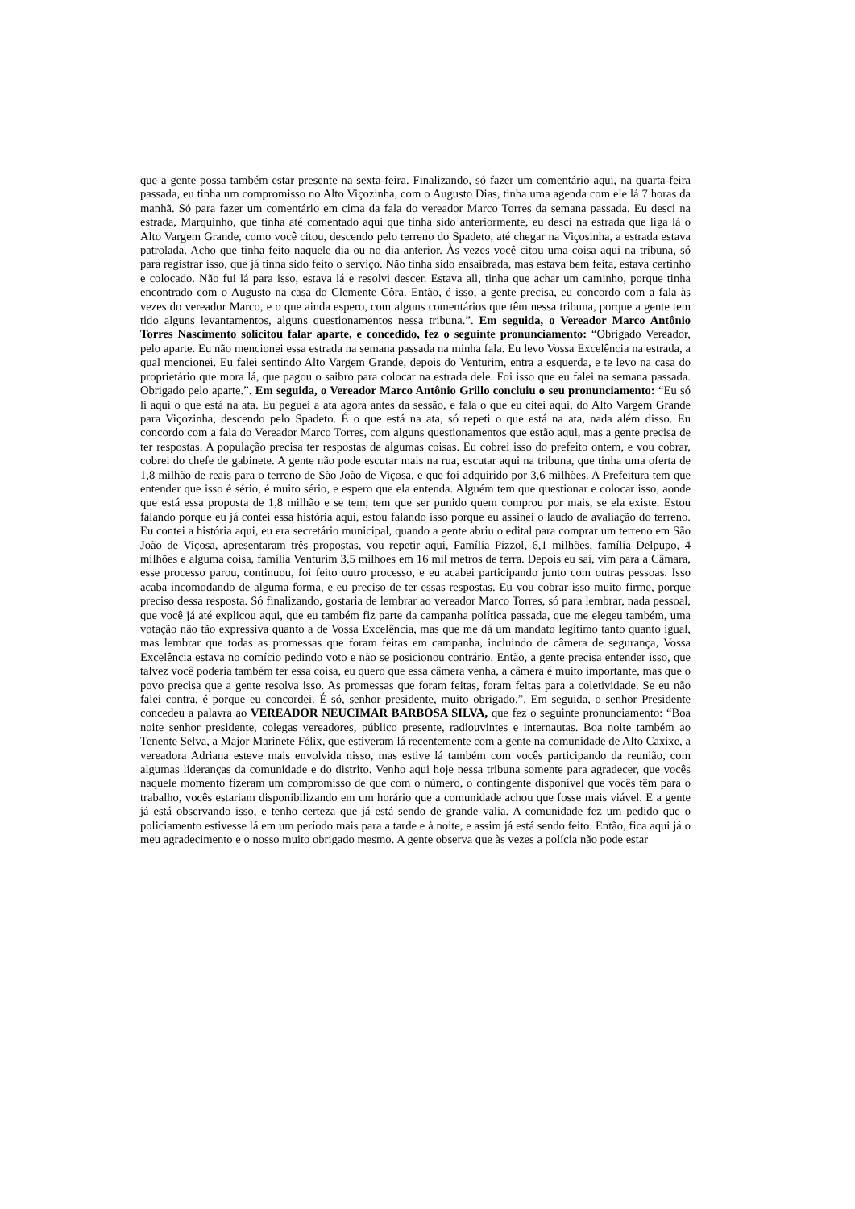que a gente possa também estar presente na sexta-feira. Finalizando, só fazer um comentário aqui, na quarta-feira passada, eu tinha um compromisso no Alto Viçozinha, com o Augusto Dias, tinha uma agenda com ele lá 7 horas da manhã. Só para fazer um comentário em cima da fala do vereador Marco Torres da semana passada. Eu desci na estrada, Marquinho, que tinha até comentado aqui que tinha sido anteriormente, eu desci na estrada que liga lá o Alto Vargem Grande, como você citou, descendo pelo terreno do Spadeto, até chegar na Viçosinha, a estrada estava patrolada. Acho que tinha feito naquele dia ou no dia anterior. Às vezes você citou uma coisa aqui na tribuna, só para registrar isso, que já tinha sido feito o serviço. Não tinha sido ensaibrada, mas estava bem feita, estava certinho e colocado. Não fui lá para isso, estava lá e resolvi descer. Estava ali, tinha que achar um caminho, porque tinha encontrado com o Augusto na casa do Clemente Côra. Então, é isso, a gente precisa, eu concordo com a fala às vezes do vereador Marco, e o que ainda espero, com alguns comentários que têm nessa tribuna, porque a gente tem tido alguns levantamentos, alguns questionamentos nessa tribuna.”. Em seguida, o Vereador Marco Antônio Torres Nascimento solicitou falar aparte, e concedido, fez o seguinte pronunciamento: “Obrigado Vereador, pelo aparte. Eu não mencionei essa estrada na semana passada na minha fala. Eu levo Vossa Excelência na estrada, a qual mencionei. Eu falei sentindo Alto Vargem Grande, depois do Venturim, entra a esquerda, e te levo na casa do proprietário que mora lá, que pagou o saibro para colocar na estrada dele. Foi isso que eu falei na semana passada. Obrigado pelo aparte.”. Em seguida, o Vereador Marco Antônio Grillo concluiu o seu pronunciamento: “Eu só li aqui o que está na ata. Eu peguei a ata agora antes da sessão, e fala o que eu citei aqui, do Alto Vargem Grande para Viçozinha, descendo pelo Spadeto. É o que está na ata, só repeti o que está na ata, nada além disso. Eu concordo com a fala do Vereador Marco Torres, com alguns questionamentos que estão aqui, mas a gente precisa de ter respostas. A população precisa ter respostas de algumas coisas. Eu cobrei isso do prefeito ontem, e vou cobrar, cobrei do chefe de gabinete. A gente não pode escutar mais na rua, escutar aqui na tribuna, que tinha uma oferta de 1,8 milhão de reais para o terreno de São João de Viçosa, e que foi adquirido por 3,6 milhões. A Prefeitura tem que entender que isso é sério, é muito sério, e espero que ela entenda. Alguém tem que questionar e colocar isso, aonde que está essa proposta de 1,8 milhão e se tem, tem que ser punido quem comprou por mais, se ela existe. Estou falando porque eu já contei essa história aqui, estou falando isso porque eu assinei o laudo de avaliação do terreno. Eu contei a história aqui, eu era secretário municipal, quando a gente abriu o edital para comprar um terreno em São João de Viçosa, apresentaram três propostas, vou repetir aqui, Família Pizzol, 6,1 milhões, família Delpupo, 4 milhões e alguma coisa, família Venturim 3,5 milhoes em 16 mil metros de terra. Depois eu saí, vim para a Câmara, esse processo parou, continuou, foi feito outro processo, e eu acabei participando junto com outras pessoas. Isso acaba incomodando de alguma forma, e eu preciso de ter essas respostas. Eu vou cobrar isso muito firme, porque preciso dessa resposta. Só finalizando, gostaria de lembrar ao vereador Marco Torres, só para lembrar, nada pessoal, que você já até explicou aqui, que eu também fiz parte da campanha política passada, que me elegeu também, uma votação não tão expressiva quanto a de Vossa Excelência, mas que me dá um mandato legítimo tanto quanto igual, mas lembrar que todas as promessas que foram feitas em campanha, incluindo de câmera de segurança, Vossa Excelência estava no comício pedindo voto e não se posicionou contrário. Então, a gente precisa entender isso, que talvez você poderia também ter essa coisa, eu quero que essa câmera venha, a câmera é muito importante, mas que o povo precisa que a gente resolva isso. As promessas que foram feitas, foram feitas para a coletividade. Se eu não falei contra, é porque eu concordei. É só, senhor presidente, muito obrigado.”. Em seguida, o senhor Presidente concedeu a palavra ao VEREADOR NEUCIMAR BARBOSA SILVA, que fez o seguinte pronunciamento: “Boa noite senhor presidente, colegas vereadores, público presente, radiouvintes e internautas. Boa noite também ao Tenente Selva, a Major Marinete Félix, que estiveram lá recentemente com a gente na comunidade de Alto Caxixe, a vereadora Adriana esteve mais envolvida nisso, mas estive lá também com vocês participando da reunião, com algumas lideranças da comunidade e do distrito. Venho aqui hoje nessa tribuna somente para agradecer, que vocês naquele momento fizeram um compromisso de que com o número, o contingente disponível que vocês têm para o trabalho, vocês estariam disponibilizando em um horário que a comunidade achou que fosse mais viável. E a gente já está observando isso, e tenho certeza que já está sendo de grande valia. A comunidade fez um pedido que o policiamento estivesse lá em um período mais para a tarde e à noite, e assim já está sendo feito. Então, fica aqui já o meu agradecimento e o nosso muito obrigado mesmo. A gente observa que às vezes a polícia não pode estar